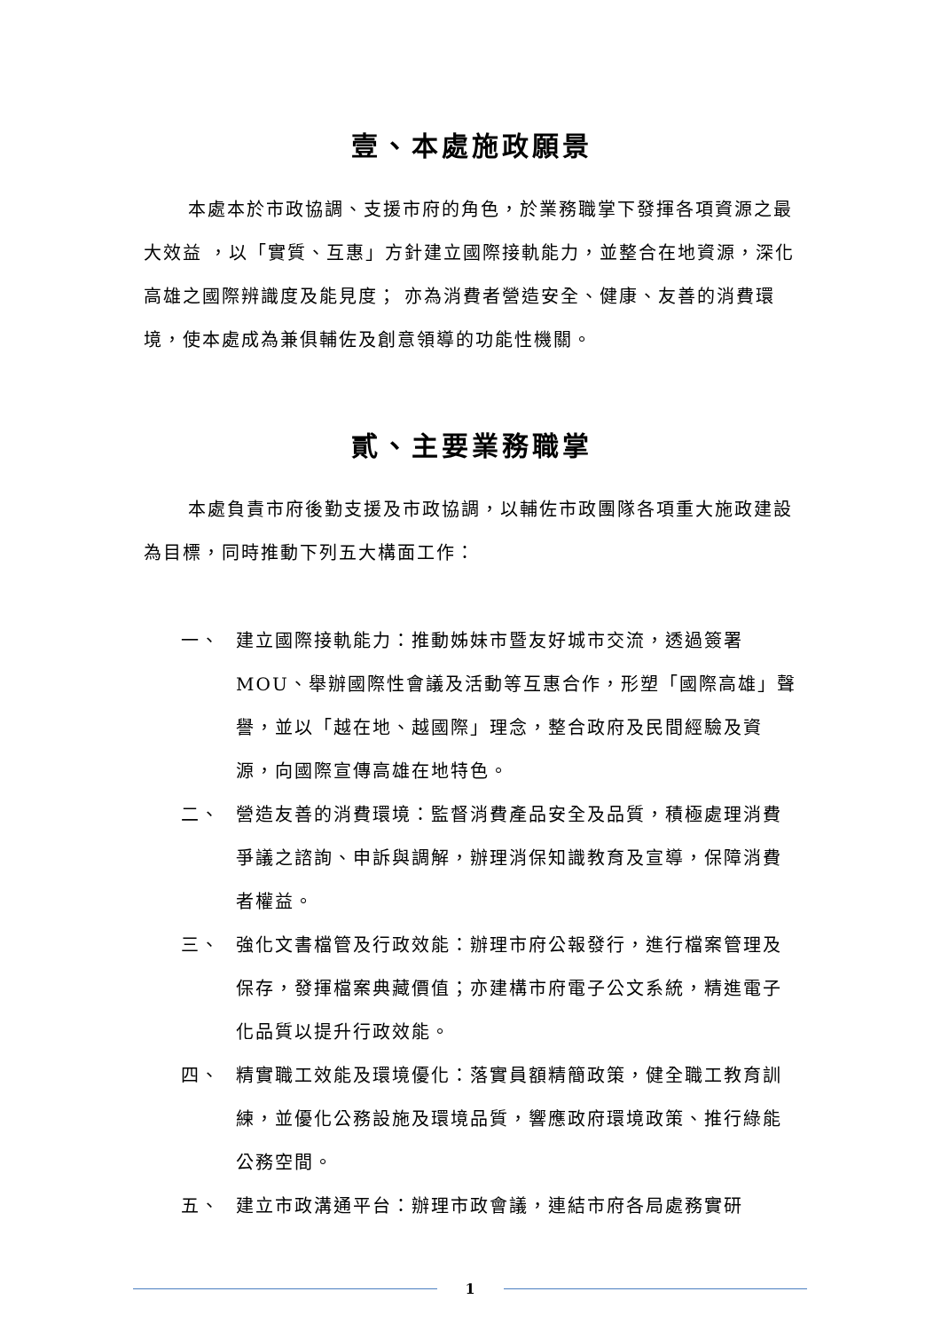壹、本處施政願景
本處本於市政協調、支援市府的角色，於業務職掌下發揮各項資源之最大效益 ，以「實質、互惠」方針建立國際接軌能力，並整合在地資源，深化高雄之國際辨識度及能見度； 亦為消費者營造安全、健康、友善的消費環境，使本處成為兼俱輔佐及創意領導的功能性機關。
貳、主要業務職掌
本處負責市府後勤支援及市政協調，以輔佐市政團隊各項重大施政建設為目標，同時推動下列五大構面工作：
一、 建立國際接軌能力：推動姊妹市暨友好城市交流，透過簽署MOU、舉辦國際性會議及活動等互惠合作，形塑「國際高雄」聲譽，並以「越在地、越國際」理念，整合政府及民間經驗及資源，向國際宣傳高雄在地特色。
二、 營造友善的消費環境：監督消費產品安全及品質，積極處理消費爭議之諮詢、申訴與調解，辦理消保知識教育及宣導，保障消費者權益。
三、 強化文書檔管及行政效能：辦理市府公報發行，進行檔案管理及保存，發揮檔案典藏價值；亦建構市府電子公文系統，精進電子化品質以提升行政效能。
四、 精實職工效能及環境優化：落實員額精簡政策，健全職工教育訓練，並優化公務設施及環境品質，響應政府環境政策、推行綠能公務空間。
五、 建立市政溝通平台：辦理市政會議，連結市府各局處務實研
1